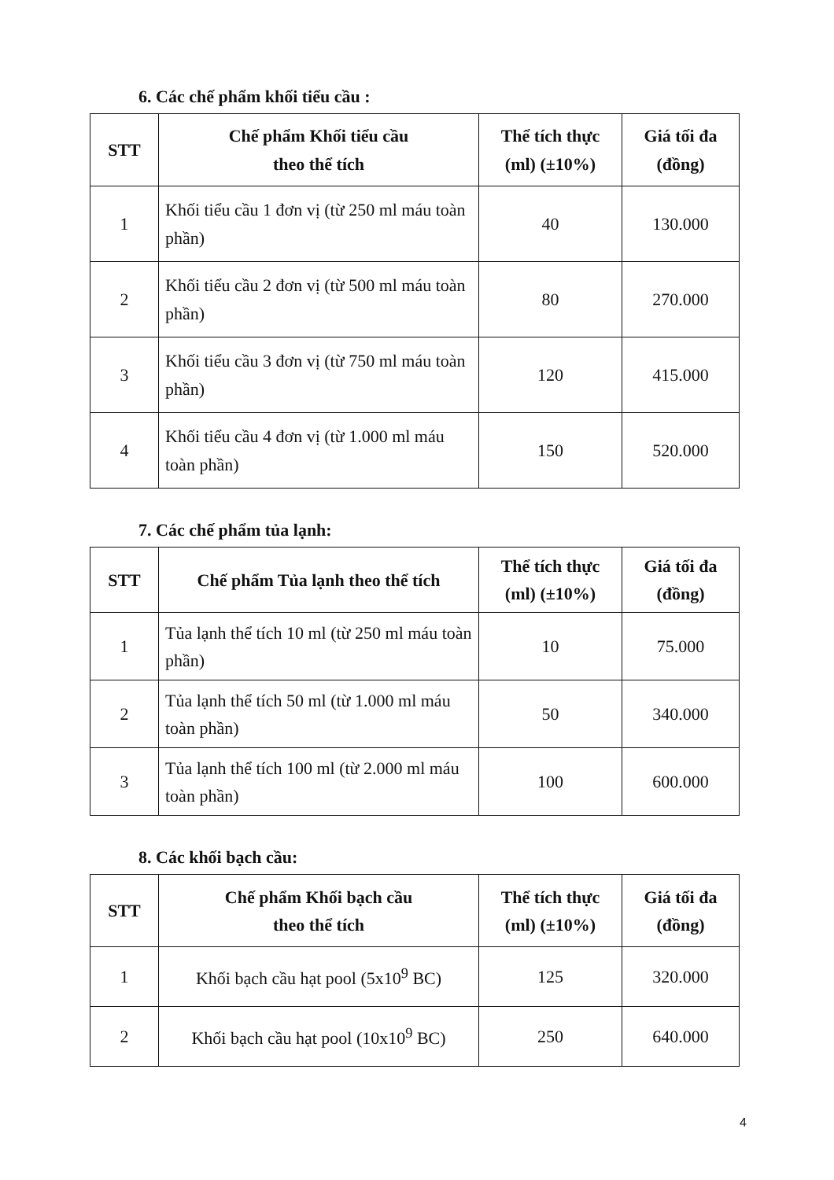6. Các chế phẩm khối tiểu cầu :
| STT | Chế phẩm Khối tiểu cầu theo thể tích | Thể tích thực (ml) (±10%) | Giá tối đa (đồng) |
| --- | --- | --- | --- |
| 1 | Khối tiểu cầu 1 đơn vị (từ 250 ml máu toàn phần) | 40 | 130.000 |
| 2 | Khối tiểu cầu 2 đơn vị (từ 500 ml máu toàn phần) | 80 | 270.000 |
| 3 | Khối tiểu cầu 3 đơn vị (từ 750 ml máu toàn phần) | 120 | 415.000 |
| 4 | Khối tiểu cầu 4 đơn vị (từ 1.000 ml máu toàn phần) | 150 | 520.000 |
7. Các chế phẩm tủa lạnh:
| STT | Chế phẩm Tủa lạnh theo thể tích | Thể tích thực (ml) (±10%) | Giá tối đa (đồng) |
| --- | --- | --- | --- |
| 1 | Tủa lạnh thể tích 10 ml (từ 250 ml máu toàn phần) | 10 | 75.000 |
| 2 | Tủa lạnh thể tích 50 ml (từ 1.000 ml máu toàn phần) | 50 | 340.000 |
| 3 | Tủa lạnh thể tích 100 ml (từ 2.000 ml máu toàn phần) | 100 | 600.000 |
8. Các khối bạch cầu:
| STT | Chế phẩm Khối bạch cầu theo thể tích | Thể tích thực (ml) (±10%) | Giá tối đa (đồng) |
| --- | --- | --- | --- |
| 1 | Khối bạch cầu hạt pool (5x10<sup>9</sup> BC) | 125 | 320.000 |
| 2 | Khối bạch cầu hạt pool (10x10<sup>9</sup> BC) | 250 | 640.000 |
4